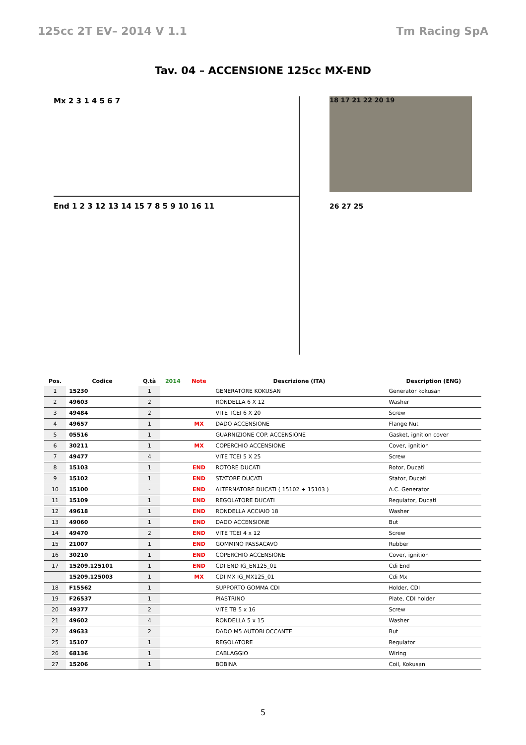125cc 2T EV– 2014 V 1.1 Tm Racing SpA
Tav. 04 – ACCENSIONE 125cc MX-END
Mx 2 3 1 4 5 6 7
End 1 2 3 12 13 14 15 7 8 5 9 10 16 11
18 17 21 22 20 19
26 27 25
| Pos. | Codice | Q.tà | 2014 | Note | Descrizione (ITA) | Description (ENG) |
| --- | --- | --- | --- | --- | --- | --- |
| 1 | 15230 | 1 | | | GENERATORE KOKUSAN | Generator kokusan |
| 2 | 49603 | 2 | | | RONDELLA 6 X 12 | Washer |
| 3 | 49484 | 2 | | | VITE TCEI 6 X 20 | Screw |
| 4 | 49657 | 1 | | MX | DADO ACCENSIONE | Flange Nut |
| 5 | 05516 | 1 | | | GUARNIZIONE COP. ACCENSIONE | Gasket, ignition cover |
| 6 | 30211 | 1 | | MX | COPERCHIO ACCENSIONE | Cover, ignition |
| 7 | 49477 | 4 | | | VITE TCEI 5 X 25 | Screw |
| 8 | 15103 | 1 | | END | ROTORE DUCATI | Rotor, Ducati |
| 9 | 15102 | 1 | | END | STATORE DUCATI | Stator, Ducati |
| 10 | 15100 | - | | END | ALTERNATORE DUCATI ( 15102 + 15103 ) | A.C. Generator |
| 11 | 15109 | 1 | | END | REGOLATORE DUCATI | Regulator, Ducati |
| 12 | 49618 | 1 | | END | RONDELLA ACCIAIO 18 | Washer |
| 13 | 49060 | 1 | | END | DADO ACCENSIONE | But |
| 14 | 49470 | 2 | | END | VITE TCEI 4 x 12 | Screw |
| 15 | 21007 | 1 | | END | GOMMINO PASSACAVO | Rubber |
| 16 | 30210 | 1 | | END | COPERCHIO ACCENSIONE | Cover, ignition |
| 17 | 15209.125101 | 1 | | END | CDI END IG_EN125_01 | Cdi End |
| | 15209.125003 | 1 | | MX | CDI MX IG_MX125_01 | Cdi Mx |
| 18 | F15562 | 1 | | | SUPPORTO GOMMA CDI | Holder, CDI |
| 19 | F26537 | 1 | | | PIASTRINO | Plate, CDI holder |
| 20 | 49377 | 2 | | | VITE TB 5 x 16 | Screw |
| 21 | 49602 | 4 | | | RONDELLA 5 x 15 | Washer |
| 22 | 49633 | 2 | | | DADO M5 AUTOBLOCCANTE | But |
| 25 | 15107 | 1 | | | REGOLATORE | Regulator |
| 26 | 68136 | 1 | | | CABLAGGIO | Wiring |
| 27 | 15206 | 1 | | | BOBINA | Coil, Kokusan |
5